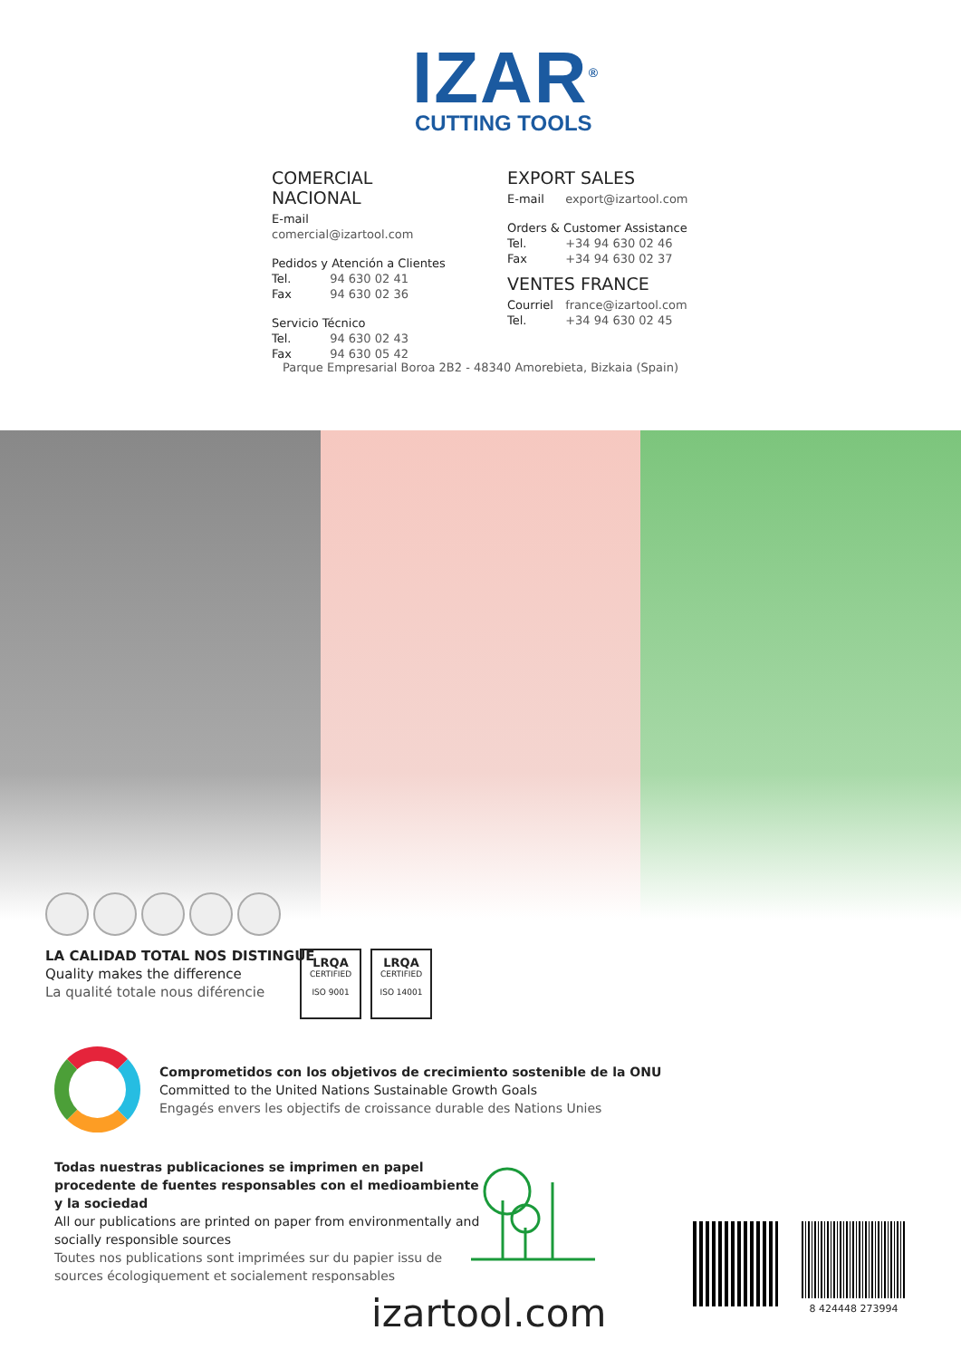IZAR<sup>®</sup>
CUTTING TOOLS
COMERCIAL NACIONAL
E-mail comercial@izartool.com
Pedidos y Atención a Clientes
Tel. 94 630 02 41
Fax 94 630 02 36
Servicio Técnico
Tel. 94 630 02 43
Fax 94 630 05 42
EXPORT SALES
E-mail export@izartool.com
Orders & Customer Assistance
Tel. +34 94 630 02 46
Fax +34 94 630 02 37
VENTES FRANCE
Courriel france@izartool.com
Tel. +34 94 630 02 45
Parque Empresarial Boroa 2B2 - 48340 Amorebieta, Bizkaia (Spain)
LA CALIDAD TOTAL NOS DISTINGUE
Quality makes the difference
La qualité totale nous diférencie
LRQA
CERTIFIED
ISO 9001
LRQA
CERTIFIED
ISO 14001
Comprometidos con los objetivos de crecimiento sostenible de la ONU
Committed to the United Nations Sustainable Growth Goals
Engagés envers les objectifs de croissance durable des Nations Unies
Todas nuestras publicaciones se imprimen en papel procedente de fuentes responsables con el medioambiente y la sociedad
All our publications are printed on paper from environmentally and socially responsible sources
Toutes nos publications sont imprimées sur du papier issu de sources écologiquement et socialement responsables
izartool.com
8 424448 273994